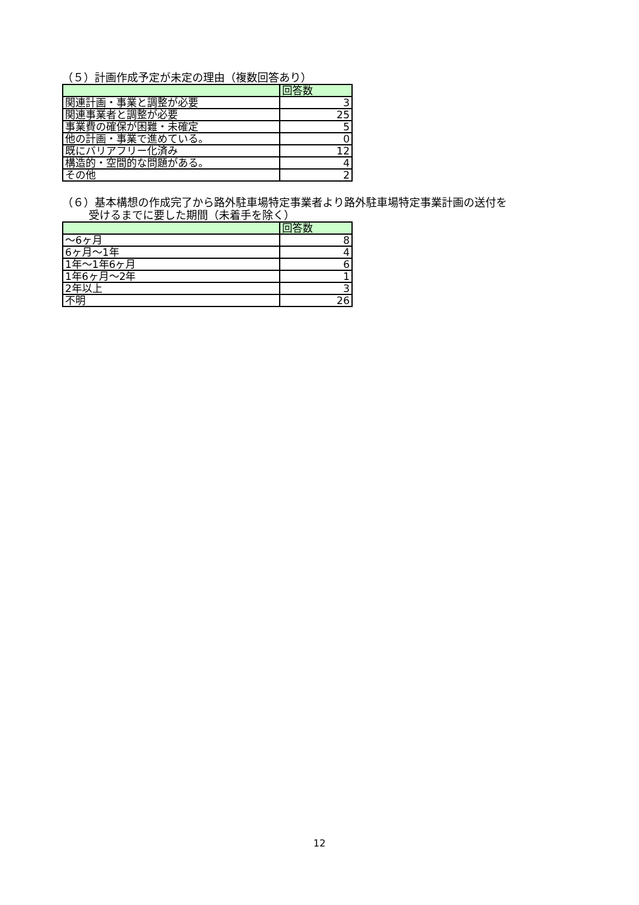（５）計画作成予定が未定の理由（複数回答あり）
| | 回答数 |
| 関連計画・事業と調整が必要 | 3 |
| 関連事業者と調整が必要 | 25 |
| 事業費の確保が困難・未確定 | 5 |
| 他の計画・事業で進めている。 | 0 |
| 既にバリアフリー化済み | 12 |
| 構造的・空間的な問題がある。 | 4 |
| その他 | 2 |
（６）基本構想の作成完了から路外駐車場特定事業者より路外駐車場特定事業計画の送付を
受けるまでに要した期間（未着手を除く）
| | 回答数 |
| ～6ヶ月 | 8 |
| 6ヶ月～1年 | 4 |
| 1年～1年6ヶ月 | 6 |
| 1年6ヶ月～2年 | 1 |
| 2年以上 | 3 |
| 不明 | 26 |
12